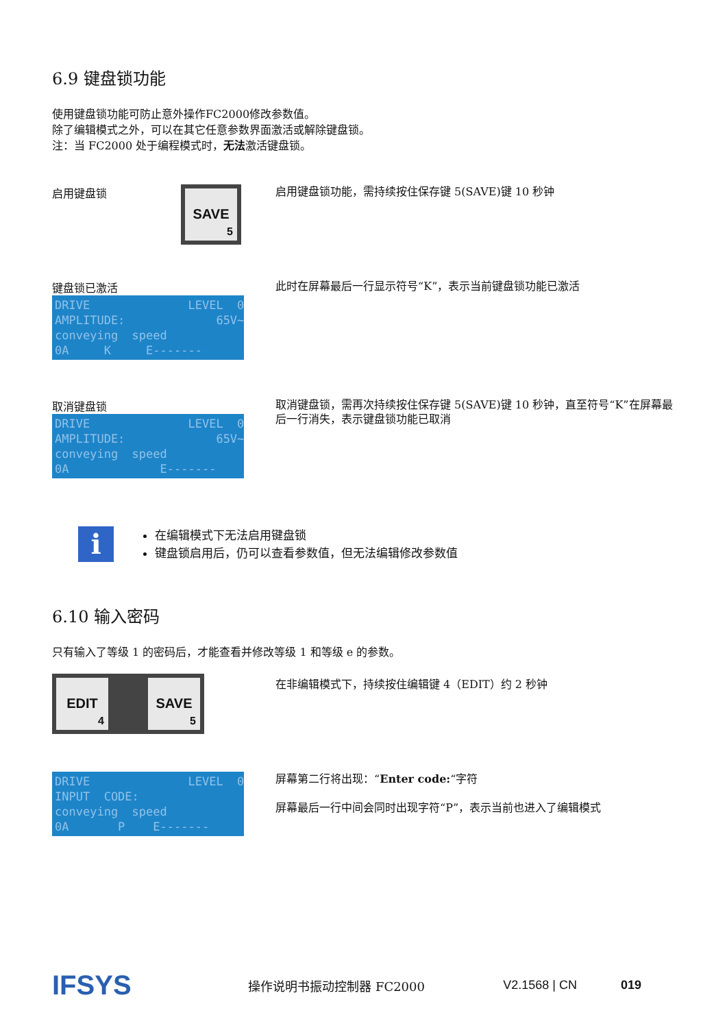6.9 键盘锁功能
使用键盘锁功能可防止意外操作FC2000修改参数值。
除了编辑模式之外，可以在其它任意参数界面激活或解除键盘锁。
注：当 FC2000 处于编程模式时，无法激活键盘锁。
启用键盘锁 SAVE 5
启用键盘锁功能，需持续按住保存键 5(SAVE)键 10 秒钟
键盘锁已激活
DRIVE LEVEL 0 AMPLITUDE: 65V~ conveying speed 0A K E-------
此时在屏幕最后一行显示符号“K”，表示当前键盘锁功能已激活
取消键盘锁
DRIVE LEVEL 0 AMPLITUDE: 65V~ conveying speed 0A E-------
取消键盘锁，需再次持续按住保存键 5(SAVE)键 10 秒钟，直至符号“K”在屏幕最后一行消失，表示键盘锁功能已取消
i
在编辑模式下无法启用键盘锁
键盘锁启用后，仍可以查看参数值，但无法编辑修改参数值
6.10 输入密码
只有输入了等级 1 的密码后，才能查看并修改等级 1 和等级 e 的参数。
EDIT 4 SAVE 5
在非编辑模式下，持续按住编辑键 4（EDIT）约 2 秒钟
DRIVE LEVEL 0 INPUT CODE: conveying speed 0A P E-------
屏幕第二行将出现：“Enter code:“字符
屏幕最后一行中间会同时出现字符“P”，表示当前也进入了编辑模式
IFSYS 操作说明书振动控制器 FC2000 V2.1568 | CN 019